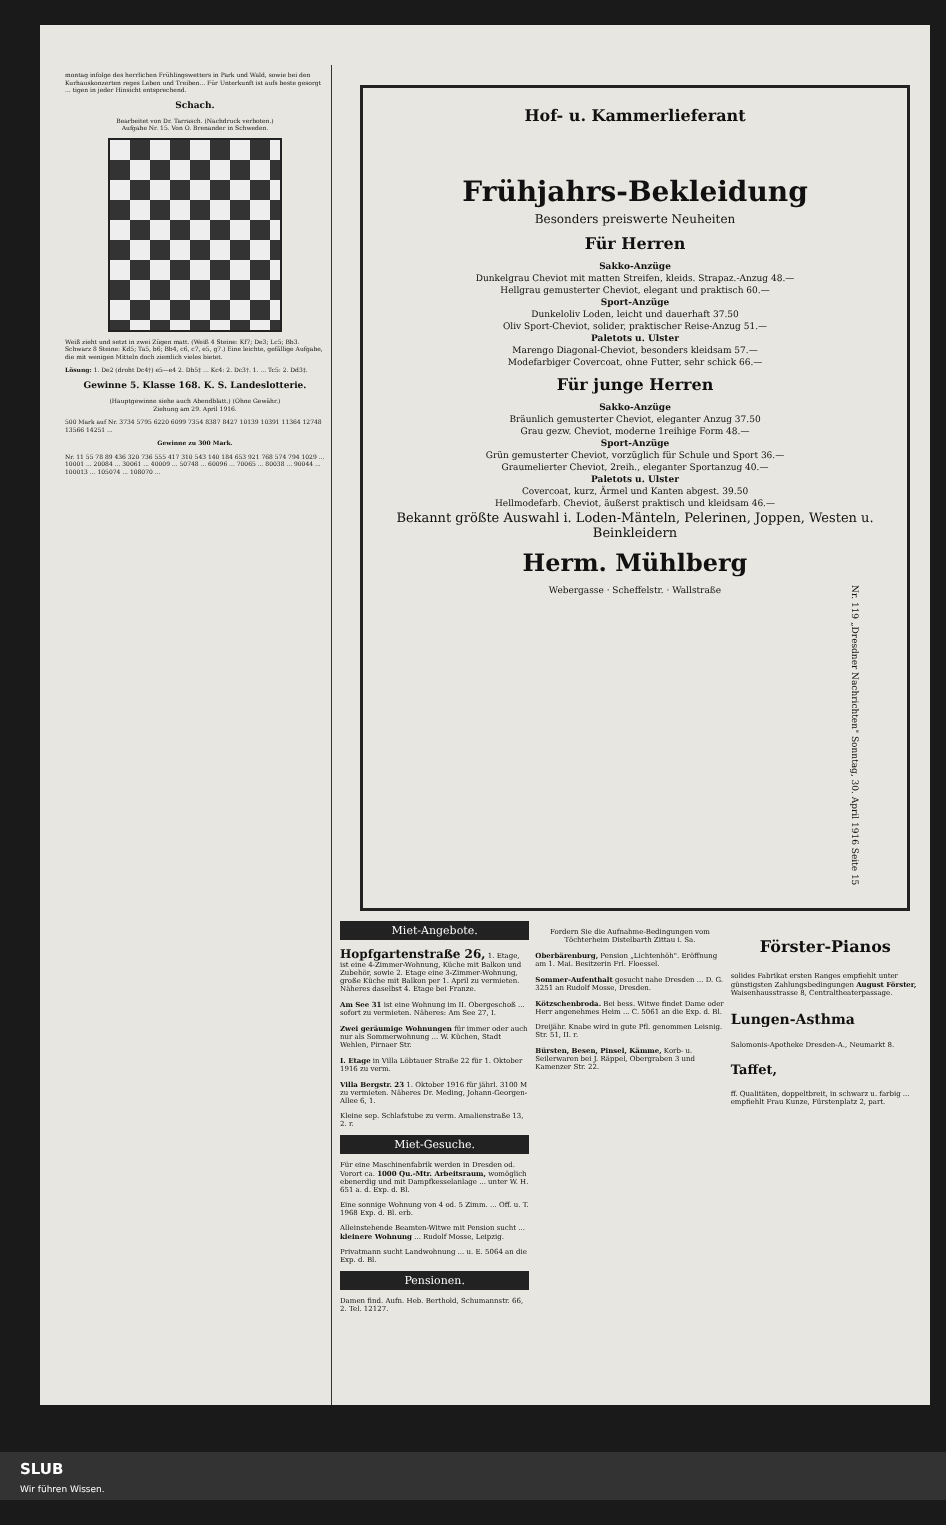montag infolge des herrlichen Frühlingswetters in Park und Wald, sowie bei den Kurhauskonzerten reges Leben und Treiben... Für Unterkunft ist aufs beste gesorgt ... tigen in jeder Hinsicht entsprechend.
Schach.
Bearbeitet von Dr. Tarrasch. (Nachdruck verboten.)
Aufgabe Nr. 15. Von O. Brenander in Schweden.
Weiß zieht und setzt in zwei Zügen matt. (Weiß 4 Steine: Kf7; De3; Lc5; Bb3. Schwarz 8 Steine: Kd5; Ta5, b6; Bb4, c6, c7, e5, g7.) Eine leichte, gefällige Aufgabe, die mit wenigen Mitteln doch ziemlich vieles bietet.
Lösung: 1. De2 (droht Dc4†) e5—e4 2. Db5‡ ... Kc4: 2. Dc3†. 1. ... Tc5: 2. Dd3‡.
Gewinne 5. Klasse 168. K. S. Landeslotterie.
(Hauptgewinne siehe auch Abendblatt.) (Ohne Gewähr.)
Ziehung am 29. April 1916.
500 Mark auf Nr. 3734 5795 6220 6099 7354 8387 8427 10139 10391 11364 12748 13566 14251 ...
Gewinne zu 300 Mark.
Nr. 11 55 78 89 436 320 736 555 417 310 543 140 184 653 921 768 574 794 1029 ... 10001 ... 20084 ... 30061 ... 40009 ... 50748 ... 60096 ... 70065 ... 80038 ... 90044 ... 100013 ... 105074 ... 108070 ...
Hof- u. Kammerlieferant
Frühjahrs-Bekleidung
Besonders preiswerte Neuheiten
Für Herren
Sakko-Anzüge
Dunkelgrau Cheviot mit matten Streifen, kleids. Strapaz.-Anzug 48.—
Hellgrau gemusterter Cheviot, elegant und praktisch 60.—
Sport-Anzüge
Dunkeloliv Loden, leicht und dauerhaft 37.50
Oliv Sport-Cheviot, solider, praktischer Reise-Anzug 51.—
Paletots u. Ulster
Marengo Diagonal-Cheviot, besonders kleidsam 57.—
Modefarbiger Covercoat, ohne Futter, sehr schick 66.—
Für junge Herren
Sakko-Anzüge
Bräunlich gemusterter Cheviot, eleganter Anzug 37.50
Grau gezw. Cheviot, moderne 1reihige Form 48.—
Sport-Anzüge
Grün gemusterter Cheviot, vorzüglich für Schule und Sport 36.—
Graumelierter Cheviot, 2reih., eleganter Sportanzug 40.—
Paletots u. Ulster
Covercoat, kurz, Ärmel und Kanten abgest. 39.50
Hellmodefarb. Cheviot, äußerst praktisch und kleidsam 46.—
Bekannt größte Auswahl i. Loden-Mänteln, Pelerinen, Joppen, Westen u. Beinkleidern
Herm. Mühlberg
Webergasse · Scheffelstr. · Wallstraße
Miet-Angebote.
Hopfgartenstraße 26, 1. Etage, ist eine 4-Zimmer-Wohnung, Küche mit Balkon und Zubehör, sowie 2. Etage eine 3-Zimmer-Wohnung, große Küche mit Balkon per 1. April zu vermieten. Näheres daselbst 4. Etage bei Franze.
Am See 31 ist eine Wohnung im II. Obergeschoß ... sofort zu vermieten. Näheres: Am See 27, I.
Zwei geräumige Wohnungen für immer oder auch nur als Sommerwohnung ... W. Küchen, Stadt Wehlen, Pirnaer Str.
I. Etage in Villa Löbtauer Straße 22 für 1. Oktober 1916 zu verm.
Villa Bergstr. 23 1. Oktober 1916 für jährl. 3100 M zu vermieten. Näheres Dr. Meding, Johann-Georgen-Allee 6, 1.
Kleine sep. Schlafstube zu verm. Amalienstraße 13, 2. r.
Miet-Gesuche.
Für eine Maschinenfabrik werden in Dresden od. Vorort ca. 1000 Qu.-Mtr. Arbeitsraum, womöglich ebenerdig und mit Dampfkesselanlage ... unter W. H. 651 a. d. Exp. d. Bl.
Eine sonnige Wohnung von 4 od. 5 Zimm. ... Off. u. T. 1968 Exp. d. Bl. erb.
Alleinstehende Beamten-Witwe mit Pension sucht ... kleinere Wohnung ... Rudolf Mosse, Leipzig.
Privatmann sucht Landwohnung ... u. E. 5064 an die Exp. d. Bl.
Pensionen.
Damen find. Aufn. Heb. Berthold, Schumannstr. 66, 2. Tel. 12127.
Fordern Sie die Aufnahme-Bedingungen vom Töchterheim Distelbarth Zittau i. Sa.
Oberbärenburg, Pension „Lichtenhöh". Eröffnung am 1. Mai. Besitzerin Frl. Floessel.
Sommer-Aufenthalt gesucht nahe Dresden ... D. G. 3251 an Rudolf Mosse, Dresden.
Kötzschenbroda. Bei bess. Witwe findet Dame oder Herr angenehmes Heim ... C. 5061 an die Exp. d. Bl.
Dreijähr. Knabe wird in gute Pfl. genommen Leisnig. Str. 51, II. r.
Bürsten, Besen, Pinsel, Kämme, Korb- u. Seilerwaren bei J. Räppel, Obergraben 3 und Kamenzer Str. 22.
Förster-Pianos
solides Fabrikat ersten Ranges empfiehlt unter günstigsten Zahlungsbedingungen August Förster, Waisenhausstrasse 8, Centraltheaterpassage.
Lungen-Asthma
Salomonis-Apotheke Dresden-A., Neumarkt 8.
Taffet,
ff. Qualitäten, doppeltbreit, in schwarz u. farbig ... empfiehlt Frau Kunze, Fürstenplatz 2, part.
Nr. 119 „Dresdner Nachrichten" Sonntag, 30. April 1916 Seite 15
SLUB
Wir führen Wissen.